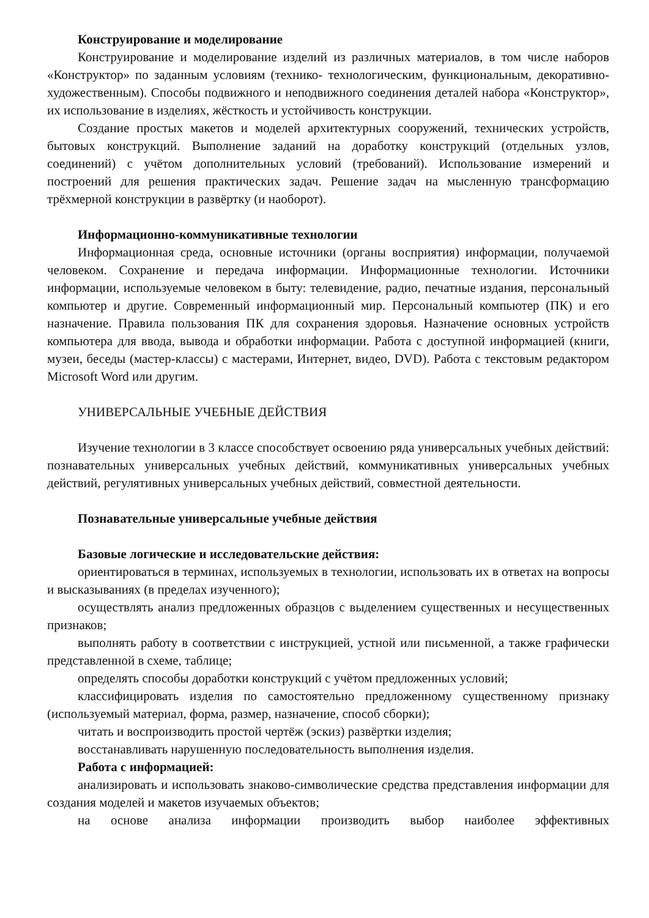Конструирование и моделирование
Конструирование и моделирование изделий из различных материалов, в том числе наборов «Конструктор» по заданным условиям (технико- технологическим, функциональным, декоративно-художественным). Способы подвижного и неподвижного соединения деталей набора «Конструктор», их использование в изделиях, жёсткость и устойчивость конструкции.
Создание простых макетов и моделей архитектурных сооружений, технических устройств, бытовых конструкций. Выполнение заданий на доработку конструкций (отдельных узлов, соединений) с учётом дополнительных условий (требований). Использование измерений и построений для решения практических задач. Решение задач на мысленную трансформацию трёхмерной конструкции в развёртку (и наоборот).
Информационно-коммуникативные технологии
Информационная среда, основные источники (органы восприятия) информации, получаемой человеком. Сохранение и передача информации. Информационные технологии. Источники информации, используемые человеком в быту: телевидение, радио, печатные издания, персональный компьютер и другие. Современный информационный мир. Персональный компьютер (ПК) и его назначение. Правила пользования ПК для сохранения здоровья. Назначение основных устройств компьютера для ввода, вывода и обработки информации. Работа с доступной информацией (книги, музеи, беседы (мастер-классы) с мастерами, Интернет, видео, DVD). Работа с текстовым редактором Microsoft Word или другим.
УНИВЕРСАЛЬНЫЕ УЧЕБНЫЕ ДЕЙСТВИЯ
Изучение технологии в 3 классе способствует освоению ряда универсальных учебных действий: познавательных универсальных учебных действий, коммуникативных универсальных учебных действий, регулятивных универсальных учебных действий, совместной деятельности.
Познавательные универсальные учебные действия
Базовые логические и исследовательские действия:
ориентироваться в терминах, используемых в технологии, использовать их в ответах на вопросы и высказываниях (в пределах изученного);
осуществлять анализ предложенных образцов с выделением существенных и несущественных признаков;
выполнять работу в соответствии с инструкцией, устной или письменной, а также графически представленной в схеме, таблице;
определять способы доработки конструкций с учётом предложенных условий;
классифицировать изделия по самостоятельно предложенному существенному признаку (используемый материал, форма, размер, назначение, способ сборки);
читать и воспроизводить простой чертёж (эскиз) развёртки изделия;
восстанавливать нарушенную последовательность выполнения изделия.
Работа с информацией:
анализировать и использовать знаково-символические средства представления информации для создания моделей и макетов изучаемых объектов;
на основе анализа информации производить выбор наиболее эффективных